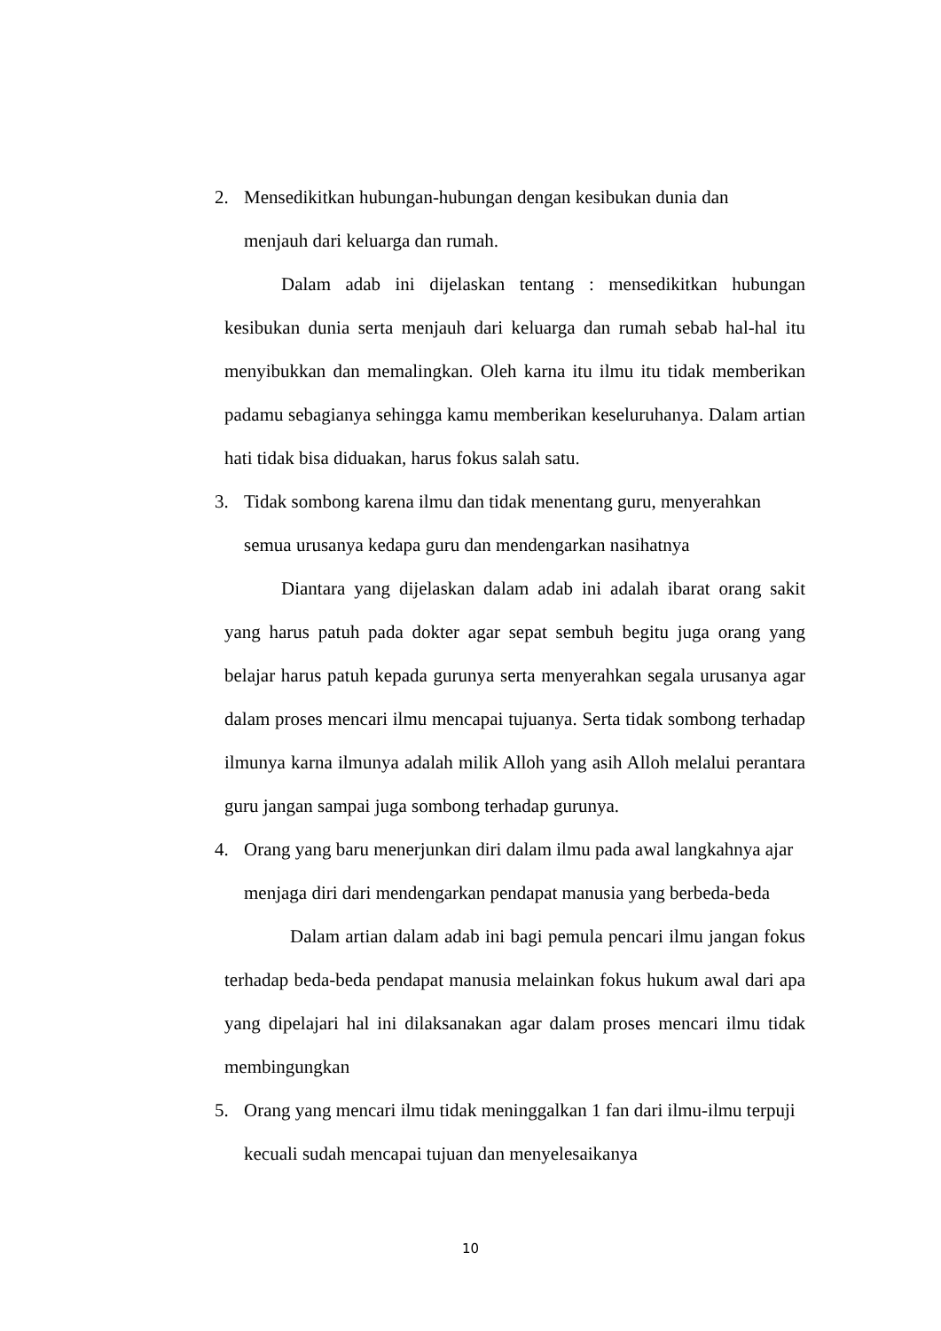2. Mensedikitkan hubungan-hubungan dengan kesibukan dunia dan
menjauh dari keluarga dan rumah.
Dalam adab ini dijelaskan tentang : mensedikitkan hubungan kesibukan dunia serta menjauh dari keluarga dan rumah sebab hal-hal itu menyibukkan dan memalingkan. Oleh karna itu ilmu itu tidak memberikan padamu sebagianya sehingga kamu memberikan keseluruhanya. Dalam artian hati tidak bisa diduakan, harus fokus salah satu.
3. Tidak sombong karena ilmu dan tidak menentang guru, menyerahkan
semua urusanya kedapa guru dan mendengarkan nasihatnya
Diantara yang dijelaskan dalam adab ini adalah ibarat orang sakit yang harus patuh pada dokter agar sepat sembuh begitu juga orang yang belajar harus patuh kepada gurunya serta menyerahkan segala urusanya agar dalam proses mencari ilmu mencapai tujuanya. Serta tidak sombong terhadap ilmunya karna ilmunya adalah milik Alloh yang asih Alloh melalui perantara guru jangan sampai juga sombong terhadap gurunya.
4. Orang yang baru menerjunkan diri dalam ilmu pada awal langkahnya ajar menjaga diri dari mendengarkan pendapat manusia yang berbeda-beda
Dalam artian dalam adab ini bagi pemula pencari ilmu jangan fokus terhadap beda-beda pendapat manusia melainkan fokus hukum awal dari apa yang dipelajari hal ini dilaksanakan agar dalam proses mencari ilmu tidak membingungkan
5. Orang yang mencari ilmu tidak meninggalkan 1 fan dari ilmu-ilmu terpuji kecuali sudah mencapai tujuan dan menyelesaikanya
10